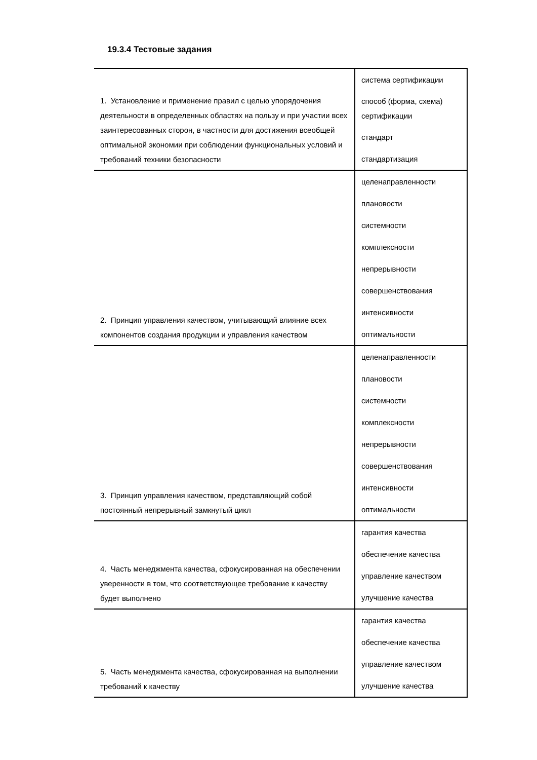19.3.4 Тестовые задания
| 1. Установление и применение правил с целью упорядочения деятельности в определенных областях на пользу и при участии всех заинтересованных сторон, в частности для достижения всеобщей оптимальной экономии при соблюдении функциональных условий и требований техники безопасности | система сертификации способ (форма, схема) сертификации стандарт стандартизация |
| 2. Принцип управления качеством, учитывающий влияние всех компонентов создания продукции и управления качеством | целенаправленности плановости системности комплексности непрерывности совершенствования интенсивности оптимальности |
| 3. Принцип управления качеством, представляющий собой постоянный непрерывный замкнутый цикл | целенаправленности плановости системности комплексности непрерывности совершенствования интенсивности оптимальности |
| 4. Часть менеджмента качества, сфокусированная на обеспечении уверенности в том, что соответствующее требование к качеству будет выполнено | гарантия качества обеспечение качества управление качеством улучшение качества |
| 5. Часть менеджмента качества, сфокусированная на выполнении требований к качеству | гарантия качества обеспечение качества управление качеством улучшение качества |